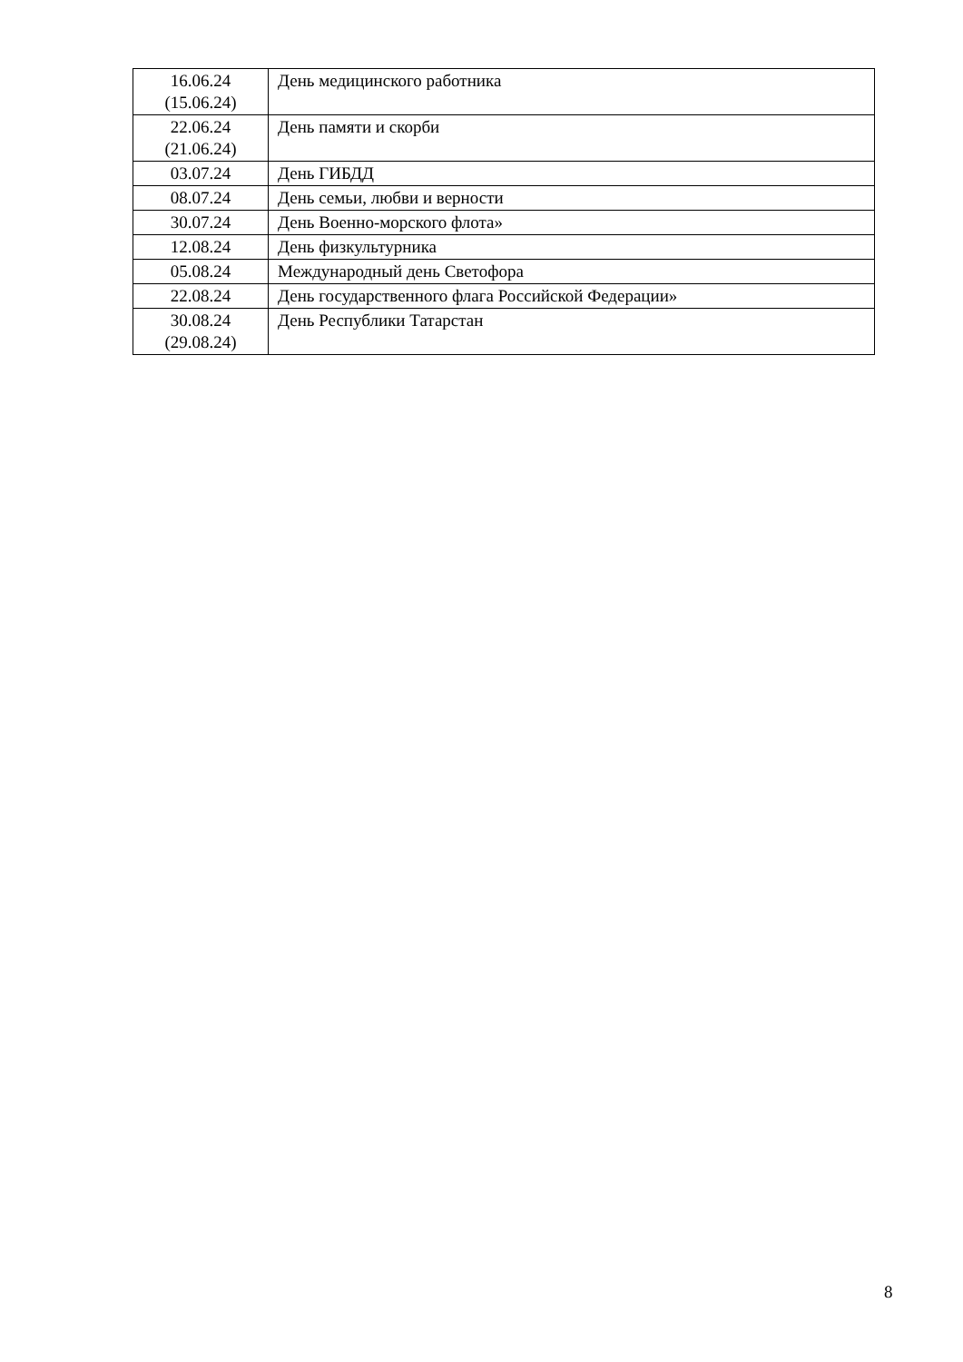| 16.06.24 (15.06.24) | День медицинского работника |
| 22.06.24 (21.06.24) | День памяти и скорби |
| 03.07.24 | День ГИБДД |
| 08.07.24 | День семьи, любви и верности |
| 30.07.24 | День Военно-морского флота» |
| 12.08.24 | День физкультурника |
| 05.08.24 | Международный день Светофора |
| 22.08.24 | День государственного флага Российской Федерации» |
| 30.08.24 (29.08.24) | День Республики Татарстан |
8